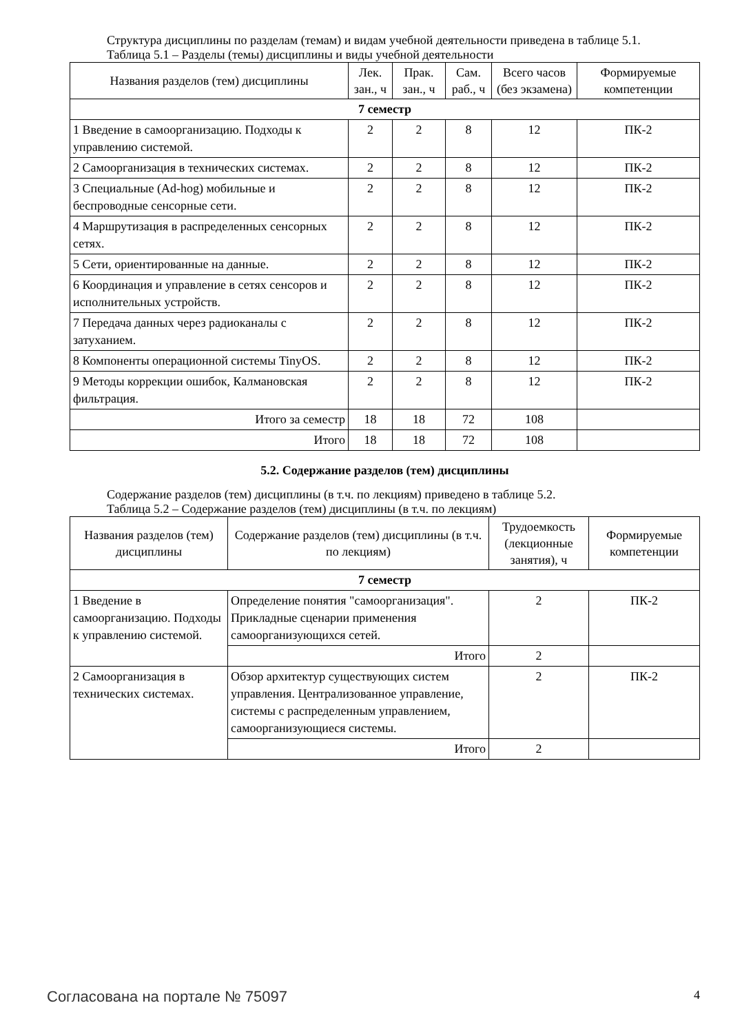Структура дисциплины по разделам (темам) и видам учебной деятельности приведена в таблице 5.1.
Таблица 5.1 – Разделы (темы) дисциплины и виды учебной деятельности
| Названия разделов (тем) дисциплины | Лек. зан., ч | Прак. зан., ч | Сам. раб., ч | Всего часов (без экзамена) | Формируемые компетенции |
| --- | --- | --- | --- | --- | --- |
| 7 семестр | | | | | |
| 1 Введение в самоорганизацию. Подходы к управлению системой. | 2 | 2 | 8 | 12 | ПК-2 |
| 2 Самоорганизация в технических системах. | 2 | 2 | 8 | 12 | ПК-2 |
| 3 Специальные (Ad-hog) мобильные и беспроводные сенсорные сети. | 2 | 2 | 8 | 12 | ПК-2 |
| 4 Маршрутизация в распределенных сенсорных сетях. | 2 | 2 | 8 | 12 | ПК-2 |
| 5 Сети, ориентированные на данные. | 2 | 2 | 8 | 12 | ПК-2 |
| 6 Координация и управление в сетях сенсоров и исполнительных устройств. | 2 | 2 | 8 | 12 | ПК-2 |
| 7 Передача данных через радиоканалы с затуханием. | 2 | 2 | 8 | 12 | ПК-2 |
| 8 Компоненты операционной системы TinyOS. | 2 | 2 | 8 | 12 | ПК-2 |
| 9 Методы коррекции ошибок, Калмановская фильтрация. | 2 | 2 | 8 | 12 | ПК-2 |
| Итого за семестр | 18 | 18 | 72 | 108 | |
| Итого | 18 | 18 | 72 | 108 | |
5.2. Содержание разделов (тем) дисциплины
Содержание разделов (тем) дисциплины (в т.ч. по лекциям) приведено в таблице 5.2.
Таблица 5.2 – Содержание разделов (тем) дисциплины (в т.ч. по лекциям)
| Названия разделов (тем) дисциплины | Содержание разделов (тем) дисциплины (в т.ч. по лекциям) | Трудоемкость (лекционные занятия), ч | Формируемые компетенции |
| --- | --- | --- | --- |
| 7 семестр | | | |
| 1 Введение в самоорганизацию. Подходы к управлению системой. | Определение понятия "самоорганизация". Прикладные сценарии применения самоорганизующихся сетей. | 2 | ПК-2 |
| | Итого | 2 | |
| 2 Самоорганизация в технических системах. | Обзор архитектур существующих систем управления. Централизованное управление, системы с распределенным управлением, самоорганизующиеся системы. | 2 | ПК-2 |
| | Итого | 2 | |
Согласована на портале № 75097 4